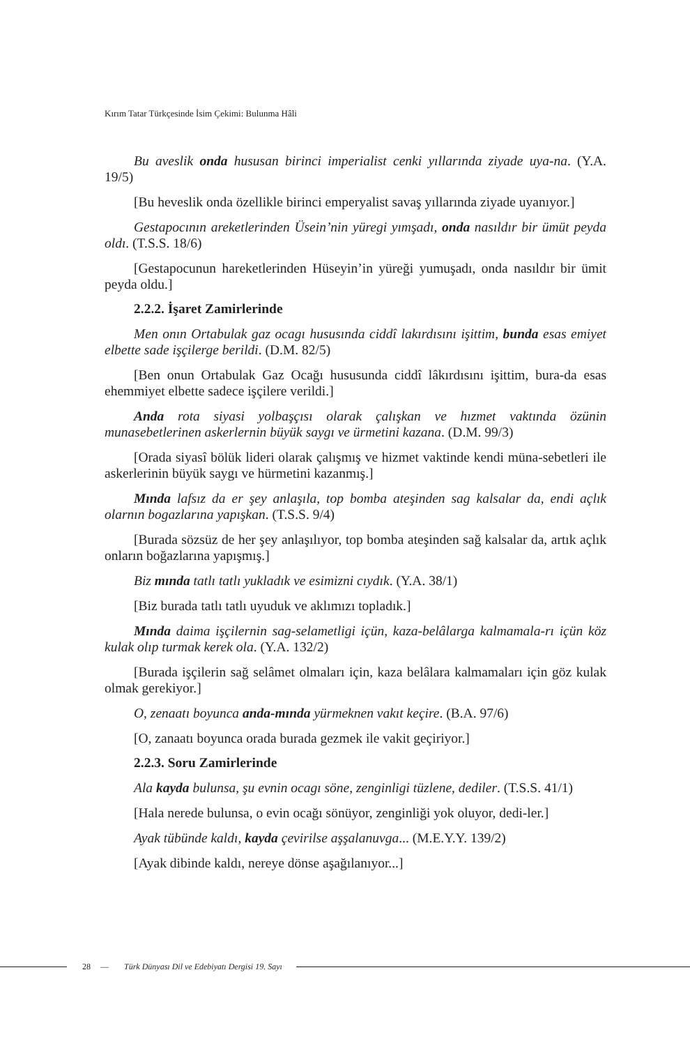Kırım Tatar Türkçesinde İsim Çekimi: Bulunma Hâli
Bu aveslik onda hususan birinci imperialist cenki yıllarında ziyade uya-na. (Y.A. 19/5)
[Bu heveslik onda özellikle birinci emperyalist savaş yıllarında ziyade uyanıyor.]
Gestapocının areketlerinden Üsein’nin yüregi yımşadı, onda nasıldır bir ümüt peyda oldı. (T.S.S. 18/6)
[Gestapocunun hareketlerinden Hüseyin’in yüreği yumuşadı, onda nasıldır bir ümit peyda oldu.]
2.2.2. İşaret Zamirlerinde
Men onın Ortabulak gaz ocagı hususında ciddî lakırdısını işittim, bunda esas emiyet elbette sade işçilerge berildi. (D.M. 82/5)
[Ben onun Ortabulak Gaz Ocağı hususunda ciddî lâkırdısını işittim, bura-da esas ehemmiyet elbette sadece işçilere verildi.]
Anda rota siyasi yolbaşçısı olarak çalışkan ve hızmet vaktında özünin munasebetlerinen askerlernin büyük saygı ve ürmetini kazana. (D.M. 99/3)
[Orada siyasî bölük lideri olarak çalışmış ve hizmet vaktinde kendi müna-sebetleri ile askerlerinin büyük saygı ve hürmetini kazanmış.]
Mında lafsız da er şey anlaşıla, top bomba ateşinden sag kalsalar da, endi açlık olarnın bogazlarına yapışkan. (T.S.S. 9/4)
[Burada sözsüz de her şey anlaşılıyor, top bomba ateşinden sağ kalsalar da, artık açlık onların boğazlarına yapışmış.]
Biz mında tatlı tatlı yukladık ve esimizni cıydık. (Y.A. 38/1)
[Biz burada tatlı tatlı uyuduk ve aklımızı topladık.]
Mında daima işçilernin sag-selametligi içün, kaza-belâlarga kalmamala-rı içün köz kulak olıp turmak kerek ola. (Y.A. 132/2)
[Burada işçilerin sağ selâmet olmaları için, kaza belâlara kalmamaları için göz kulak olmak gerekiyor.]
O, zenaatı boyunca anda-mında yürmeknen vakıt keçire. (B.A. 97/6)
[O, zanaatı boyunca orada burada gezmek ile vakit geçiriyor.]
2.2.3. Soru Zamirlerinde
Ala kayda bulunsa, şu evnin ocagı söne, zenginligi tüzlene, dediler. (T.S.S. 41/1)
[Hala nerede bulunsa, o evin ocağı sönüyor, zenginliği yok oluyor, dedi-ler.]
Ayak tübünde kaldı, kayda çevirilse aşşalanuvga... (M.E.Y.Y. 139/2)
[Ayak dibinde kaldı, nereye dönse aşağılanıyor...]
28 — Türk Dünyası Dil ve Edebiyatı Dergisi 19. Sayı